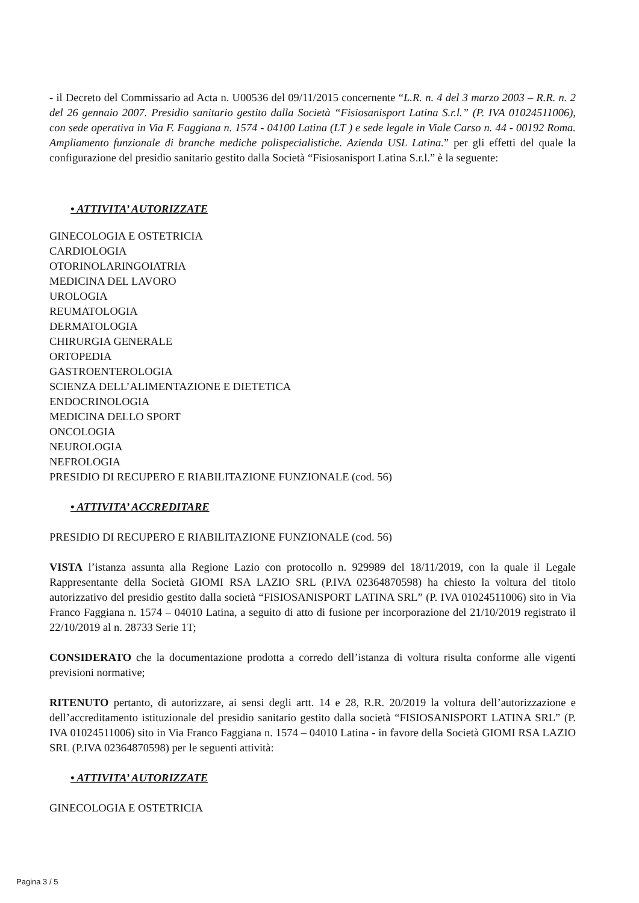- il Decreto del Commissario ad Acta n. U00536 del 09/11/2015 concernente “L.R. n. 4 del 3 marzo 2003 – R.R. n. 2 del 26 gennaio 2007. Presidio sanitario gestito dalla Società “Fisiosanisport Latina S.r.l.” (P. IVA 01024511006), con sede operativa in Via F. Faggiana n. 1574 - 04100 Latina (LT ) e sede legale in Viale Carso n. 44 - 00192 Roma. Ampliamento funzionale di branche mediche polispecialistiche. Azienda USL Latina.” per gli effetti del quale la configurazione del presidio sanitario gestito dalla Società “Fisiosanisport Latina S.r.l.” è la seguente:
• ATTIVITA’ AUTORIZZATE
GINECOLOGIA E OSTETRICIA
CARDIOLOGIA
OTORINOLARINGOIATRIA
MEDICINA DEL LAVORO
UROLOGIA
REUMATOLOGIA
DERMATOLOGIA
CHIRURGIA GENERALE
ORTOPEDIA
GASTROENTEROLOGIA
SCIENZA DELL’ALIMENTAZIONE E DIETETICA
ENDOCRINOLOGIA
MEDICINA DELLO SPORT
ONCOLOGIA
NEUROLOGIA
NEFROLOGIA
PRESIDIO DI RECUPERO E RIABILITAZIONE FUNZIONALE (cod. 56)
• ATTIVITA’ ACCREDITARE
PRESIDIO DI RECUPERO E RIABILITAZIONE FUNZIONALE (cod. 56)
VISTA l’istanza assunta alla Regione Lazio con protocollo n. 929989 del 18/11/2019, con la quale il Legale Rappresentante della Società GIOMI RSA LAZIO SRL (P.IVA 02364870598) ha chiesto la voltura del titolo autorizzativo del presidio gestito dalla società “FISIOSANISPORT LATINA SRL” (P. IVA 01024511006) sito in Via Franco Faggiana n. 1574 – 04010 Latina, a seguito di atto di fusione per incorporazione del 21/10/2019 registrato il 22/10/2019 al n. 28733 Serie 1T;
CONSIDERATO che la documentazione prodotta a corredo dell’istanza di voltura risulta conforme alle vigenti previsioni normative;
RITENUTO pertanto, di autorizzare, ai sensi degli artt. 14 e 28, R.R. 20/2019 la voltura dell’autorizzazione e dell’accreditamento istituzionale del presidio sanitario gestito dalla società “FISIOSANISPORT LATINA SRL” (P. IVA 01024511006) sito in Via Franco Faggiana n. 1574 – 04010 Latina - in favore della Società GIOMI RSA LAZIO SRL (P.IVA 02364870598) per le seguenti attività:
• ATTIVITA’ AUTORIZZATE
GINECOLOGIA E OSTETRICIA
Pagina 3 / 5